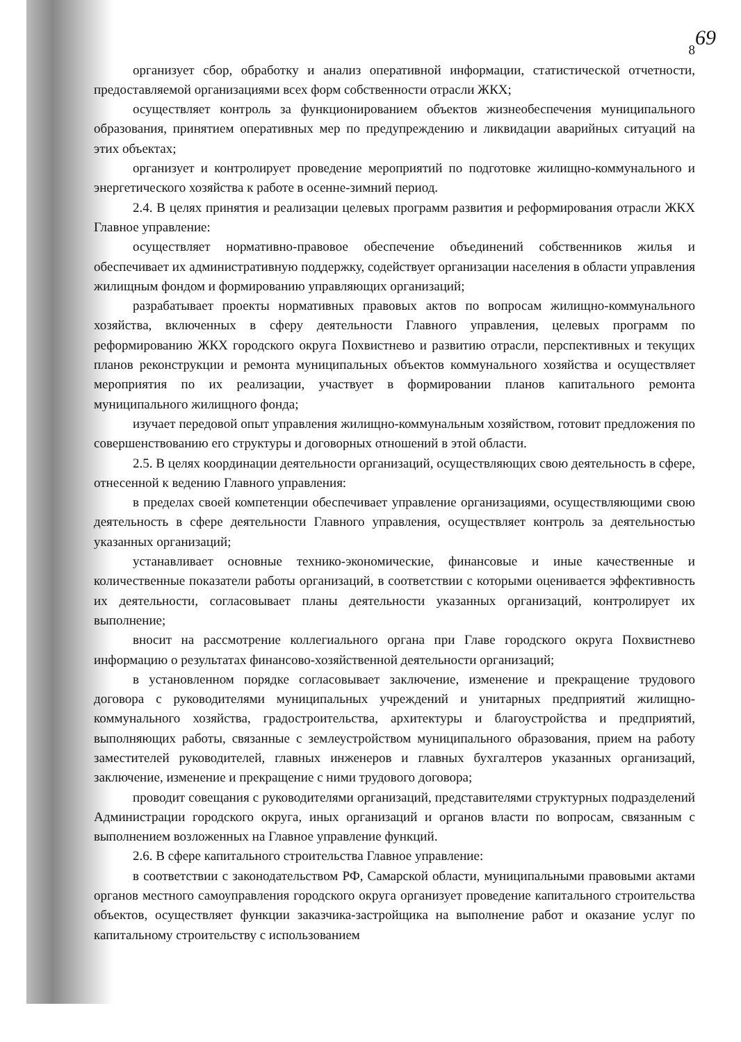69
8
организует сбор, обработку и анализ оперативной информации, статистической отчетности, предоставляемой организациями всех форм собственности отрасли ЖКХ;
осуществляет контроль за функционированием объектов жизнеобеспечения муниципального образования, принятием оперативных мер по предупреждению и ликвидации аварийных ситуаций на этих объектах;
организует и контролирует проведение мероприятий по подготовке жилищно-коммунального и энергетического хозяйства к работе в осенне-зимний период.
2.4. В целях принятия и реализации целевых программ развития и реформирования отрасли ЖКХ Главное управление:
осуществляет нормативно-правовое обеспечение объединений собственников жилья и обеспечивает их административную поддержку, содействует организации населения в области управления жилищным фондом и формированию управляющих организаций;
разрабатывает проекты нормативных правовых актов по вопросам жилищно-коммунального хозяйства, включенных в сферу деятельности Главного управления, целевых программ по реформированию ЖКХ городского округа Похвистнево и развитию отрасли, перспективных и текущих планов реконструкции и ремонта муниципальных объектов коммунального хозяйства и осуществляет мероприятия по их реализации, участвует в формировании планов капитального ремонта муниципального жилищного фонда;
изучает передовой опыт управления жилищно-коммунальным хозяйством, готовит предложения по совершенствованию его структуры и договорных отношений в этой области.
2.5. В целях координации деятельности организаций, осуществляющих свою деятельность в сфере, отнесенной к ведению Главного управления:
в пределах своей компетенции обеспечивает управление организациями, осуществляющими свою деятельность в сфере деятельности Главного управления, осуществляет контроль за деятельностью указанных организаций;
устанавливает основные технико-экономические, финансовые и иные качественные и количественные показатели работы организаций, в соответствии с которыми оценивается эффективность их деятельности, согласовывает планы деятельности указанных организаций, контролирует их выполнение;
вносит на рассмотрение коллегиального органа при Главе городского округа Похвистнево информацию о результатах финансово-хозяйственной деятельности организаций;
в установленном порядке согласовывает заключение, изменение и прекращение трудового договора с руководителями муниципальных учреждений и унитарных предприятий жилищно-коммунального хозяйства, градостроительства, архитектуры и благоустройства и предприятий, выполняющих работы, связанные с землеустройством муниципального образования, прием на работу заместителей руководителей, главных инженеров и главных бухгалтеров указанных организаций, заключение, изменение и прекращение с ними трудового договора;
проводит совещания с руководителями организаций, представителями структурных подразделений Администрации городского округа, иных организаций и органов власти по вопросам, связанным с выполнением возложенных на Главное управление функций.
2.6. В сфере капитального строительства Главное управление:
в соответствии с законодательством РФ, Самарской области, муниципальными правовыми актами органов местного самоуправления городского округа организует проведение капитального строительства объектов, осуществляет функции заказчика-застройщика на выполнение работ и оказание услуг по капитальному строительству с использованием